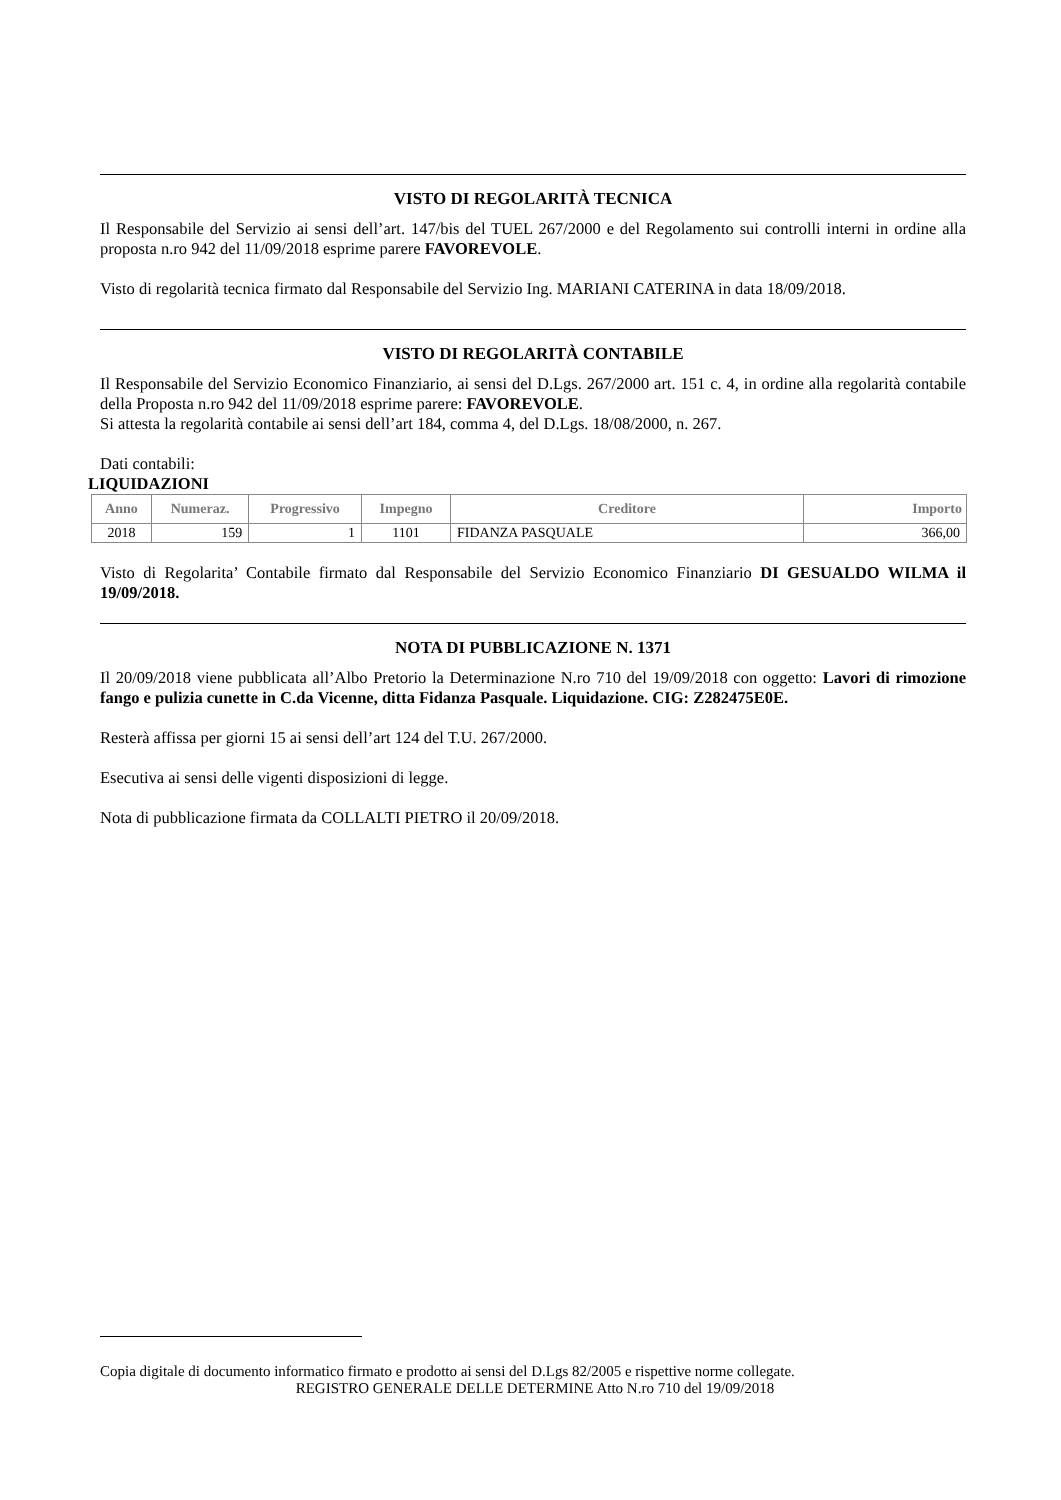VISTO DI REGOLARITÀ TECNICA
Il Responsabile del Servizio ai sensi dell’art. 147/bis del TUEL 267/2000 e del Regolamento sui controlli interni in ordine alla proposta n.ro 942 del 11/09/2018 esprime parere FAVOREVOLE.
Visto di regolarità tecnica firmato dal Responsabile del Servizio Ing. MARIANI CATERINA in data 18/09/2018.
VISTO DI REGOLARITÀ CONTABILE
Il Responsabile del Servizio Economico Finanziario, ai sensi del D.Lgs. 267/2000 art. 151 c. 4, in ordine alla regolarità contabile della Proposta n.ro 942 del 11/09/2018 esprime parere: FAVOREVOLE.
Si attesta la regolarità contabile ai sensi dell’art 184, comma 4, del D.Lgs. 18/08/2000, n. 267.
Dati contabili:
LIQUIDAZIONI
| Anno | Numeraz. | Progressivo | Impegno | Creditore | Importo |
| --- | --- | --- | --- | --- | --- |
| 2018 | 159 | 1 | 1101 | FIDANZA PASQUALE | 366,00 |
Visto di Regolarita’ Contabile firmato dal Responsabile del Servizio Economico Finanziario DI GESUALDO WILMA il 19/09/2018.
NOTA DI PUBBLICAZIONE N. 1371
Il 20/09/2018 viene pubblicata all’Albo Pretorio la Determinazione N.ro 710 del 19/09/2018 con oggetto: Lavori di rimozione fango e pulizia cunette in C.da Vicenne, ditta Fidanza Pasquale. Liquidazione. CIG: Z282475E0E.
Resterà affissa per giorni 15 ai sensi dell’art 124 del T.U. 267/2000.
Esecutiva ai sensi delle vigenti disposizioni di legge.
Nota di pubblicazione firmata da COLLALTI PIETRO il 20/09/2018.
Copia digitale di documento informatico firmato e prodotto ai sensi del D.Lgs 82/2005 e rispettive norme collegate.
REGISTRO GENERALE DELLE DETERMINE Atto N.ro 710 del 19/09/2018